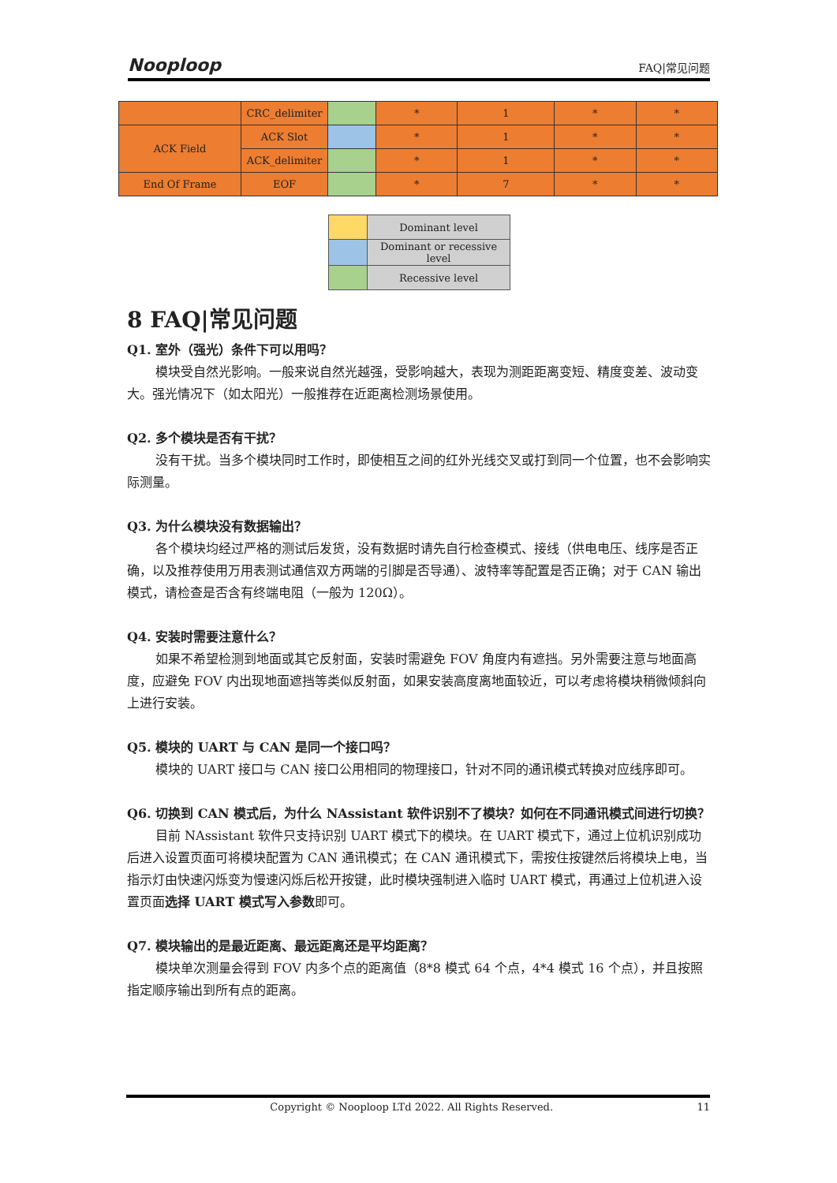Nooploop FAQ|常见问题
| | CRC_delimiter | | * | 1 | * | * |
| ACK Field | ACK Slot | | * | 1 | * | * |
| | ACK_delimiter | | * | 1 | * | * |
| End Of Frame | EOF | | * | 7 | * | * |
| | Dominant level |
| | Dominant or recessive level |
| | Recessive level |
8 FAQ|常见问题
Q1. 室外（强光）条件下可以用吗？
模块受自然光影响。一般来说自然光越强，受影响越大，表现为测距距离变短、精度变差、波动变大。强光情况下（如太阳光）一般推荐在近距离检测场景使用。
Q2. 多个模块是否有干扰？
没有干扰。当多个模块同时工作时，即使相互之间的红外光线交叉或打到同一个位置，也不会影响实际测量。
Q3. 为什么模块没有数据输出？
各个模块均经过严格的测试后发货，没有数据时请先自行检查模式、接线（供电电压、线序是否正确，以及推荐使用万用表测试通信双方两端的引脚是否导通）、波特率等配置是否正确；对于 CAN 输出模式，请检查是否含有终端电阻（一般为 120Ω）。
Q4. 安装时需要注意什么？
如果不希望检测到地面或其它反射面，安装时需避免 FOV 角度内有遮挡。另外需要注意与地面高度，应避免 FOV 内出现地面遮挡等类似反射面，如果安装高度离地面较近，可以考虑将模块稍微倾斜向上进行安装。
Q5. 模块的 UART 与 CAN 是同一个接口吗？
模块的 UART 接口与 CAN 接口公用相同的物理接口，针对不同的通讯模式转换对应线序即可。
Q6. 切换到 CAN 模式后，为什么 NAssistant 软件识别不了模块？如何在不同通讯模式间进行切换？
目前 NAssistant 软件只支持识别 UART 模式下的模块。在 UART 模式下，通过上位机识别成功后进入设置页面可将模块配置为 CAN 通讯模式；在 CAN 通讯模式下，需按住按键然后将模块上电，当指示灯由快速闪烁变为慢速闪烁后松开按键，此时模块强制进入临时 UART 模式，再通过上位机进入设置页面选择 UART 模式写入参数即可。
Q7. 模块输出的是最近距离、最远距离还是平均距离？
模块单次测量会得到 FOV 内多个点的距离值（8*8 模式 64 个点，4*4 模式 16 个点），并且按照指定顺序输出到所有点的距离。
Copyright © Nooploop LTd 2022. All Rights Reserved. 11